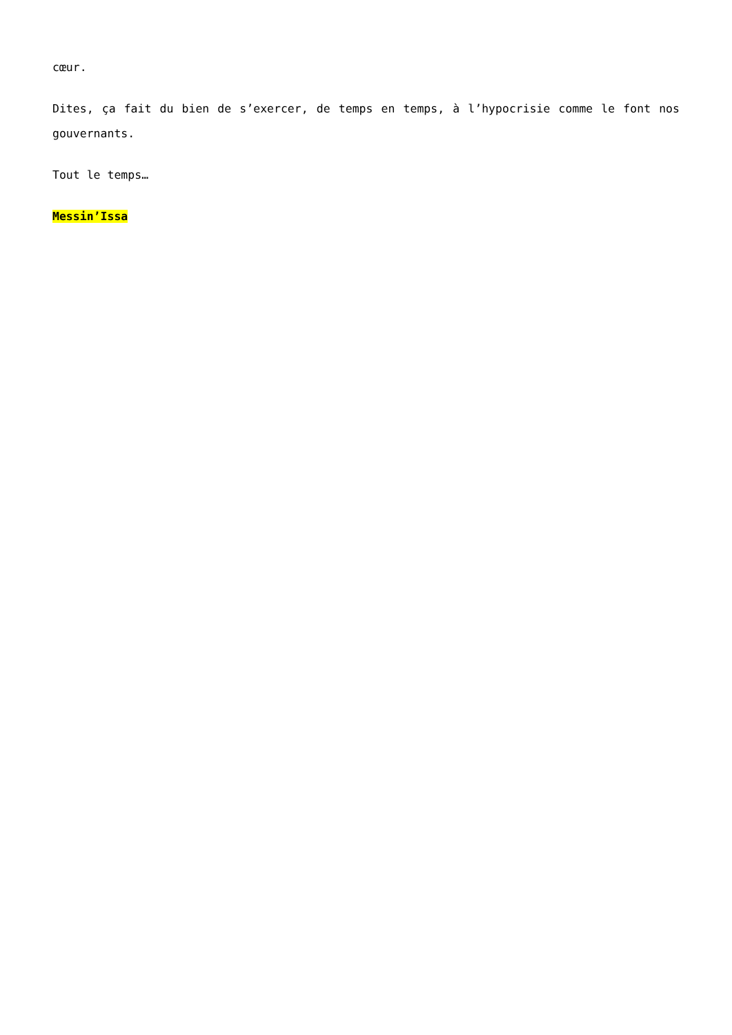cœur.
Dites, ça fait du bien de s’exercer, de temps en temps, à l’hypocrisie comme le font nos gouvernants.
Tout le temps…
Messin’Issa